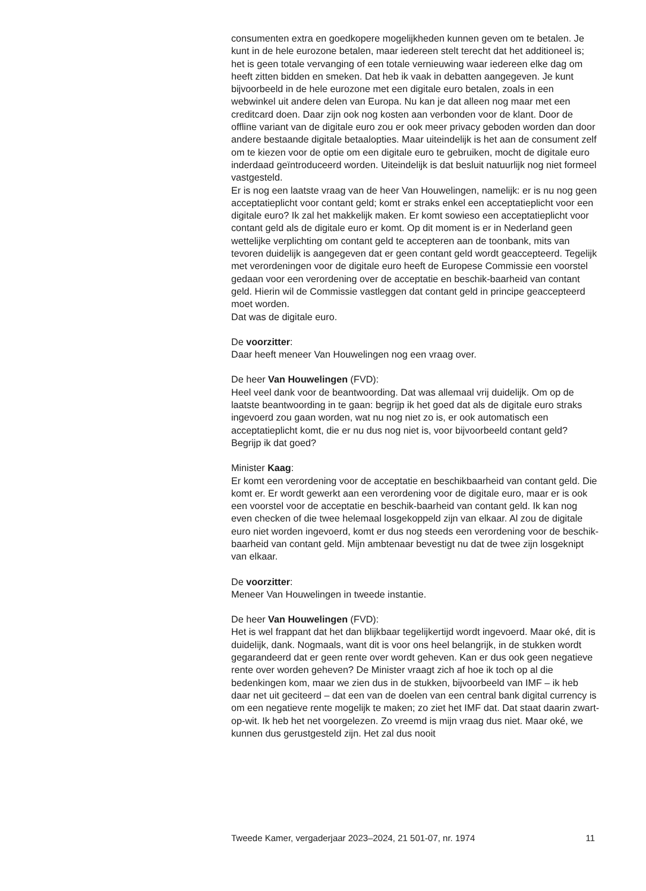consumenten extra en goedkopere mogelijkheden kunnen geven om te betalen. Je kunt in de hele eurozone betalen, maar iedereen stelt terecht dat het additioneel is; het is geen totale vervanging of een totale vernieuwing waar iedereen elke dag om heeft zitten bidden en smeken. Dat heb ik vaak in debatten aangegeven. Je kunt bijvoorbeeld in de hele eurozone met een digitale euro betalen, zoals in een webwinkel uit andere delen van Europa. Nu kan je dat alleen nog maar met een creditcard doen. Daar zijn ook nog kosten aan verbonden voor de klant. Door de offline variant van de digitale euro zou er ook meer privacy geboden worden dan door andere bestaande digitale betaalopties. Maar uiteindelijk is het aan de consument zelf om te kiezen voor de optie om een digitale euro te gebruiken, mocht de digitale euro inderdaad geïntroduceerd worden. Uiteindelijk is dat besluit natuurlijk nog niet formeel vastgesteld.
Er is nog een laatste vraag van de heer Van Houwelingen, namelijk: er is nu nog geen acceptatieplicht voor contant geld; komt er straks enkel een acceptatieplicht voor een digitale euro? Ik zal het makkelijk maken. Er komt sowieso een acceptatieplicht voor contant geld als de digitale euro er komt. Op dit moment is er in Nederland geen wettelijke verplichting om contant geld te accepteren aan de toonbank, mits van tevoren duidelijk is aangegeven dat er geen contant geld wordt geaccepteerd. Tegelijk met verordeningen voor de digitale euro heeft de Europese Commissie een voorstel gedaan voor een verordening over de acceptatie en beschik-baarheid van contant geld. Hierin wil de Commissie vastleggen dat contant geld in principe geaccepteerd moet worden.
Dat was de digitale euro.
De voorzitter:
Daar heeft meneer Van Houwelingen nog een vraag over.
De heer Van Houwelingen (FVD):
Heel veel dank voor de beantwoording. Dat was allemaal vrij duidelijk. Om op de laatste beantwoording in te gaan: begrijp ik het goed dat als de digitale euro straks ingevoerd zou gaan worden, wat nu nog niet zo is, er ook automatisch een acceptatieplicht komt, die er nu dus nog niet is, voor bijvoorbeeld contant geld? Begrijp ik dat goed?
Minister Kaag:
Er komt een verordening voor de acceptatie en beschikbaarheid van contant geld. Die komt er. Er wordt gewerkt aan een verordening voor de digitale euro, maar er is ook een voorstel voor de acceptatie en beschik-baarheid van contant geld. Ik kan nog even checken of die twee helemaal losgekoppeld zijn van elkaar. Al zou de digitale euro niet worden ingevoerd, komt er dus nog steeds een verordening voor de beschik-baarheid van contant geld. Mijn ambtenaar bevestigt nu dat de twee zijn losgeknipt van elkaar.
De voorzitter:
Meneer Van Houwelingen in tweede instantie.
De heer Van Houwelingen (FVD):
Het is wel frappant dat het dan blijkbaar tegelijkertijd wordt ingevoerd. Maar oké, dit is duidelijk, dank. Nogmaals, want dit is voor ons heel belangrijk, in de stukken wordt gegarandeerd dat er geen rente over wordt geheven. Kan er dus ook geen negatieve rente over worden geheven? De Minister vraagt zich af hoe ik toch op al die bedenkingen kom, maar we zien dus in de stukken, bijvoorbeeld van IMF – ik heb daar net uit geciteerd – dat een van de doelen van een central bank digital currency is om een negatieve rente mogelijk te maken; zo ziet het IMF dat. Dat staat daarin zwart-op-wit. Ik heb het net voorgelezen. Zo vreemd is mijn vraag dus niet. Maar oké, we kunnen dus gerustgesteld zijn. Het zal dus nooit
Tweede Kamer, vergaderjaar 2023–2024, 21 501-07, nr. 1974 11